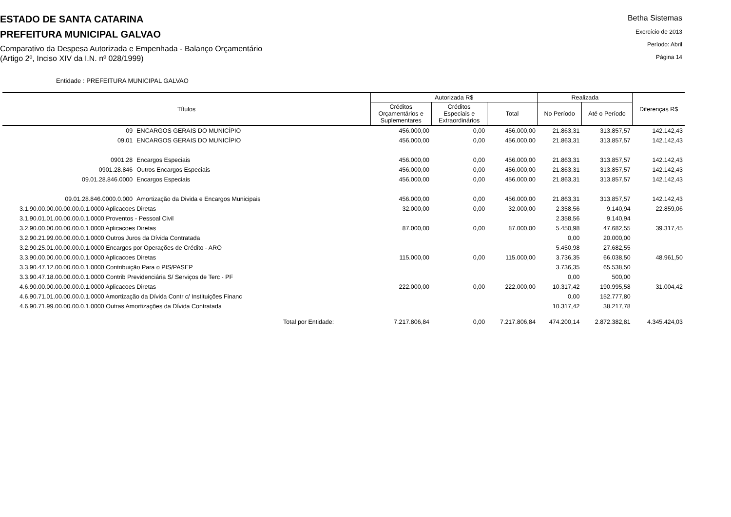ESTADO DE SANTA CATARINA
PREFEITURA MUNICIPAL GALVAO
Comparativo da Despesa Autorizada e Empenhada - Balanço Orçamentário
(Artigo 2º, Inciso XIV da I.N. nº 028/1999)
Betha Sistemas
Exercício de 2013
Período: Abril
Página 14
Entidade : PREFEITURA MUNICIPAL GALVAO
| Títulos | | Autorizada R$ | | | Realizada | | Diferenças R$ |
| --- | --- | --- | --- | --- | --- | --- | --- |
| | | Créditos Orçamentários e Suplementares | Créditos Especiais e Extraordinários | Total | No Período | Até o Período | |
| 09 | ENCARGOS GERAIS DO MUNICÍPIO | 456.000,00 | 0,00 | 456.000,00 | 21.863,31 | 313.857,57 | 142.142,43 |
| 09.01 | ENCARGOS GERAIS DO MUNICÍPIO | 456.000,00 | 0,00 | 456.000,00 | 21.863,31 | 313.857,57 | 142.142,43 |
| 0901.28 | Encargos Especiais | 456.000,00 | 0,00 | 456.000,00 | 21.863,31 | 313.857,57 | 142.142,43 |
| 0901.28.846 | Outros Encargos Especiais | 456.000,00 | 0,00 | 456.000,00 | 21.863,31 | 313.857,57 | 142.142,43 |
| 09.01.28.846.0000 | Encargos Especiais | 456.000,00 | 0,00 | 456.000,00 | 21.863,31 | 313.857,57 | 142.142,43 |
| 09.01.28.846.0000.0.000 | Amortização da Divida e Encargos Municipais | 456.000,00 | 0,00 | 456.000,00 | 21.863,31 | 313.857,57 | 142.142,43 |
| 3.1.90.00.00.00.00.00.0.1.0000 Aplicacoes Diretas | | 32.000,00 | 0,00 | 32.000,00 | 2.358,56 | 9.140,94 | 22.859,06 |
| 3.1.90.01.01.00.00.00.0.1.0000 Proventos - Pessoal Civil | | | | | 2.358,56 | 9.140,94 | |
| 3.2.90.00.00.00.00.00.0.1.0000 Aplicacoes Diretas | | 87.000,00 | 0,00 | 87.000,00 | 5.450,98 | 47.682,55 | 39.317,45 |
| 3.2.90.21.99.00.00.00.0.1.0000 Outros Juros da Dívida Contratada | | | | | 0,00 | 20.000,00 | |
| 3.2.90.25.01.00.00.00.0.1.0000 Encargos por Operações de Crédito - ARO | | | | | 5.450,98 | 27.682,55 | |
| 3.3.90.00.00.00.00.00.0.1.0000 Aplicacoes Diretas | | 115.000,00 | 0,00 | 115.000,00 | 3.736,35 | 66.038,50 | 48.961,50 |
| 3.3.90.47.12.00.00.00.0.1.0000 Contribuição Para o PIS/PASEP | | | | | 3.736,35 | 65.538,50 | |
| 3.3.90.47.18.00.00.00.0.1.0000 Contrib Previdenciária S/ Serviços de Terc - PF | | | | | 0,00 | 500,00 | |
| 4.6.90.00.00.00.00.00.0.1.0000 Aplicacoes Diretas | | 222.000,00 | 0,00 | 222.000,00 | 10.317,42 | 190.995,58 | 31.004,42 |
| 4.6.90.71.01.00.00.00.0.1.0000 Amortização da Dívida Contr c/ Instituições Financ | | | | | 0,00 | 152.777,80 | |
| 4.6.90.71.99.00.00.00.0.1.0000 Outras Amortizações da Dívida Contratada | | | | | 10.317,42 | 38.217,78 | |
| Total por Entidade: | | 7.217.806,84 | 0,00 | 7.217.806,84 | 474.200,14 | 2.872.382,81 | 4.345.424,03 |